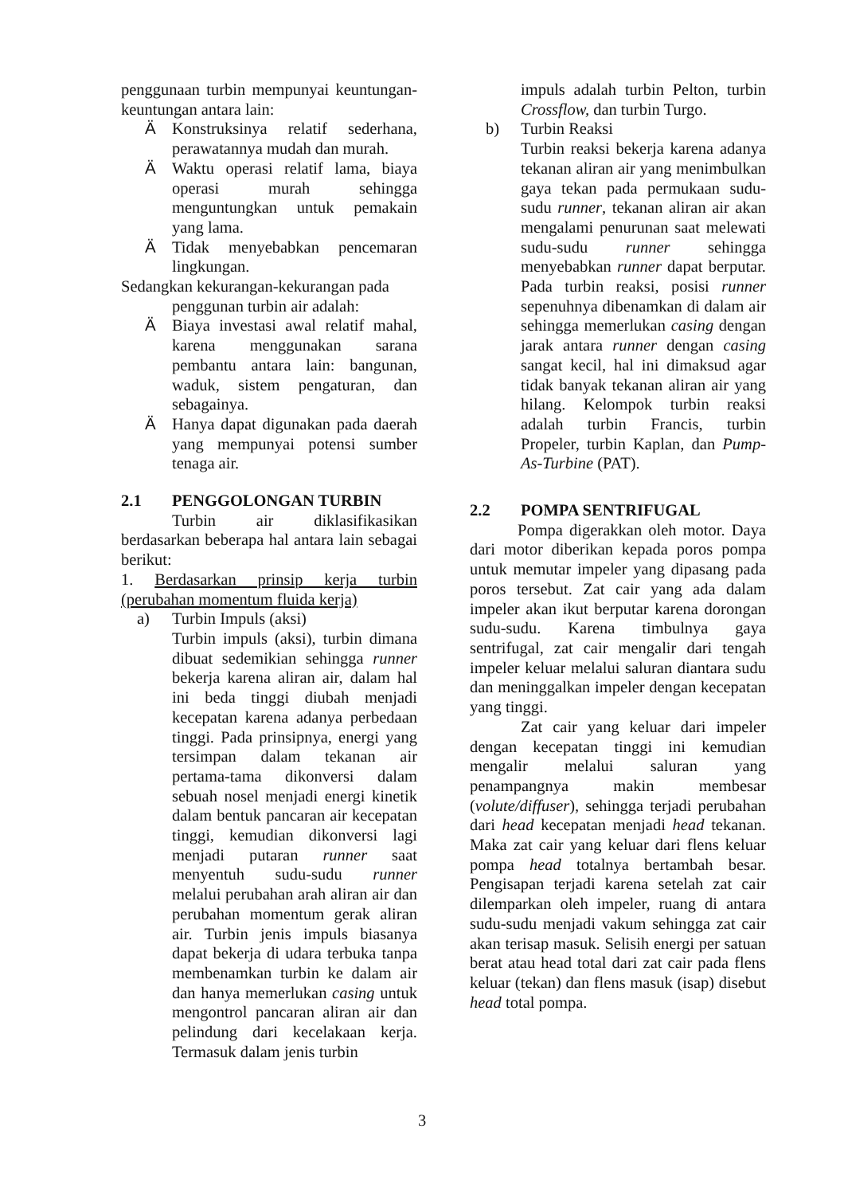penggunaan turbin mempunyai keuntungan-keuntungan antara lain:
Ä Konstruksinya relatif sederhana, perawatannya mudah dan murah.
Ä Waktu operasi relatif lama, biaya operasi murah sehingga menguntungkan untuk pemakain yang lama.
Ä Tidak menyebabkan pencemaran lingkungan.
Sedangkan kekurangan-kekurangan pada
penggunan turbin air adalah:
Ä Biaya investasi awal relatif mahal, karena menggunakan sarana pembantu antara lain: bangunan, waduk, sistem pengaturan, dan sebagainya.
Ä Hanya dapat digunakan pada daerah yang mempunyai potensi sumber tenaga air.
2.1 PENGGOLONGAN TURBIN
Turbin air diklasifikasikan berdasarkan beberapa hal antara lain sebagai berikut:
1. Berdasarkan prinsip kerja turbin (perubahan momentum fluida kerja)
a) Turbin Impuls (aksi)
Turbin impuls (aksi), turbin dimana dibuat sedemikian sehingga runner bekerja karena aliran air, dalam hal ini beda tinggi diubah menjadi kecepatan karena adanya perbedaan tinggi. Pada prinsipnya, energi yang tersimpan dalam tekanan air pertama-tama dikonversi dalam sebuah nosel menjadi energi kinetik dalam bentuk pancaran air kecepatan tinggi, kemudian dikonversi lagi menjadi putaran runner saat menyentuh sudu-sudu runner melalui perubahan arah aliran air dan perubahan momentum gerak aliran air. Turbin jenis impuls biasanya dapat bekerja di udara terbuka tanpa membenamkan turbin ke dalam air dan hanya memerlukan casing untuk mengontrol pancaran aliran air dan pelindung dari kecelakaan kerja. Termasuk dalam jenis turbin
impuls adalah turbin Pelton, turbin Crossflow, dan turbin Turgo.
b) Turbin Reaksi
Turbin reaksi bekerja karena adanya tekanan aliran air yang menimbulkan gaya tekan pada permukaan sudu-sudu runner, tekanan aliran air akan mengalami penurunan saat melewati sudu-sudu runner sehingga menyebabkan runner dapat berputar. Pada turbin reaksi, posisi runner sepenuhnya dibenamkan di dalam air sehingga memerlukan casing dengan jarak antara runner dengan casing sangat kecil, hal ini dimaksud agar tidak banyak tekanan aliran air yang hilang. Kelompok turbin reaksi adalah turbin Francis, turbin Propeler, turbin Kaplan, dan Pump-As-Turbine (PAT).
2.2 POMPA SENTRIFUGAL
Pompa digerakkan oleh motor. Daya dari motor diberikan kepada poros pompa untuk memutar impeler yang dipasang pada poros tersebut. Zat cair yang ada dalam impeler akan ikut berputar karena dorongan sudu-sudu. Karena timbulnya gaya sentrifugal, zat cair mengalir dari tengah impeler keluar melalui saluran diantara sudu dan meninggalkan impeler dengan kecepatan yang tinggi.
Zat cair yang keluar dari impeler dengan kecepatan tinggi ini kemudian mengalir melalui saluran yang penampangnya makin membesar (volute/diffuser), sehingga terjadi perubahan dari head kecepatan menjadi head tekanan. Maka zat cair yang keluar dari flens keluar pompa head totalnya bertambah besar. Pengisapan terjadi karena setelah zat cair dilemparkan oleh impeler, ruang di antara sudu-sudu menjadi vakum sehingga zat cair akan terisap masuk. Selisih energi per satuan berat atau head total dari zat cair pada flens keluar (tekan) dan flens masuk (isap) disebut head total pompa.
3